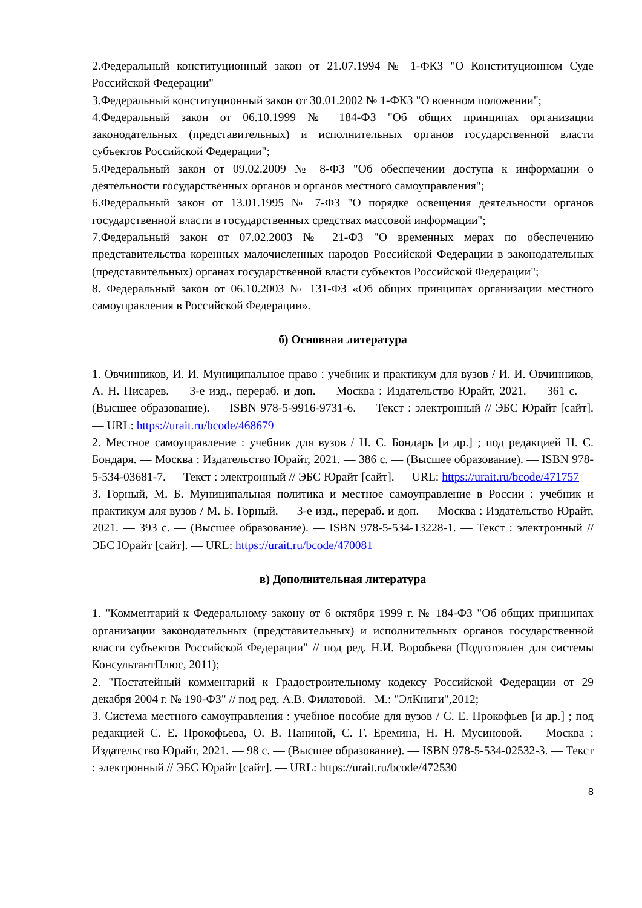2.Федеральный конституционный закон от 21.07.1994 № 1-ФКЗ "О Конституционном Суде Российской Федерации"
3.Федеральный конституционный закон от 30.01.2002 № 1-ФКЗ "О военном положении";
4.Федеральный закон от 06.10.1999 № 184-ФЗ "Об общих принципах организации законодательных (представительных) и исполнительных органов государственной власти субъектов Российской Федерации";
5.Федеральный закон от 09.02.2009 № 8-ФЗ "Об обеспечении доступа к информации о деятельности государственных органов и органов местного самоуправления";
6.Федеральный закон от 13.01.1995 № 7-ФЗ "О порядке освещения деятельности органов государственной власти в государственных средствах массовой информации";
7.Федеральный закон от 07.02.2003 № 21-ФЗ "О временных мерах по обеспечению представительства коренных малочисленных народов Российской Федерации в законодательных (представительных) органах государственной власти субъектов Российской Федерации";
8. Федеральный закон от 06.10.2003 № 131-ФЗ «Об общих принципах организации местного самоуправления в Российской Федерации».
б) Основная литература
1. Овчинников, И. И. Муниципальное право : учебник и практикум для вузов / И. И. Овчинников, А. Н. Писарев. — 3-е изд., перераб. и доп. — Москва : Издательство Юрайт, 2021. — 361 с. — (Высшее образование). — ISBN 978-5-9916-9731-6. — Текст : электронный // ЭБС Юрайт [сайт]. — URL: https://urait.ru/bcode/468679
2. Местное самоуправление : учебник для вузов / Н. С. Бондарь [и др.] ; под редакцией Н. С. Бондаря. — Москва : Издательство Юрайт, 2021. — 386 с. — (Высшее образование). — ISBN 978-5-534-03681-7. — Текст : электронный // ЭБС Юрайт [сайт]. — URL: https://urait.ru/bcode/471757
3. Горный, М. Б. Муниципальная политика и местное самоуправление в России : учебник и практикум для вузов / М. Б. Горный. — 3-е изд., перераб. и доп. — Москва : Издательство Юрайт, 2021. — 393 с. — (Высшее образование). — ISBN 978-5-534-13228-1. — Текст : электронный // ЭБС Юрайт [сайт]. — URL: https://urait.ru/bcode/470081
в) Дополнительная литература
1. "Комментарий к Федеральному закону от 6 октября 1999 г. № 184-ФЗ "Об общих принципах организации законодательных (представительных) и исполнительных органов государственной власти субъектов Российской Федерации" // под ред. Н.И. Воробьева (Подготовлен для системы КонсультантПлюс, 2011);
2. "Постатейный комментарий к Градостроительному кодексу Российской Федерации от 29 декабря 2004 г. № 190-ФЗ" // под ред. А.В. Филатовой. –М.: "ЭлКниги",2012;
3. Система местного самоуправления : учебное пособие для вузов / С. Е. Прокофьев [и др.] ; под редакцией С. Е. Прокофьева, О. В. Паниной, С. Г. Еремина, Н. Н. Мусиновой. — Москва : Издательство Юрайт, 2021. — 98 с. — (Высшее образование). — ISBN 978-5-534-02532-3. — Текст : электронный // ЭБС Юрайт [сайт]. — URL: https://urait.ru/bcode/472530
8